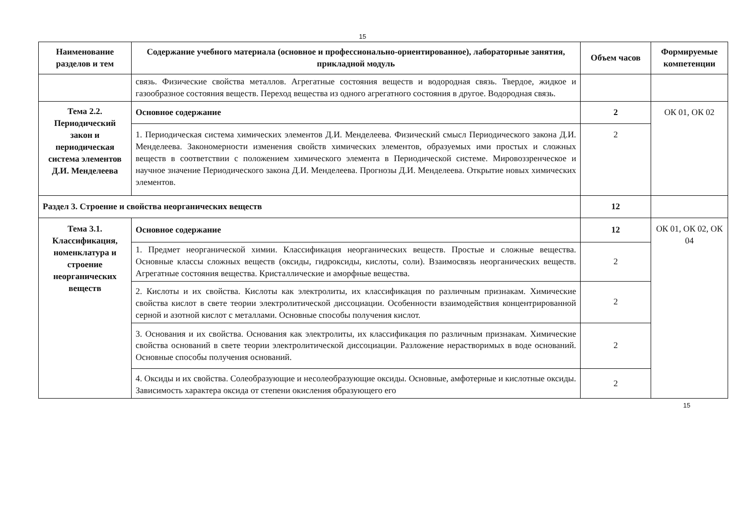15
| Наименование разделов и тем | Содержание учебного материала (основное и профессионально-ориентированное), лабораторные занятия, прикладной модуль | Объем часов | Формируемые компетенции |
| --- | --- | --- | --- |
| | связь. Физические свойства металлов. Агрегатные состояния веществ и водородная связь. Твердое, жидкое и газообразное состояния веществ. Переход вещества из одного агрегатного состояния в другое. Водородная связь. | | |
| Тема 2.2. Периодический закон и периодическая система элементов Д.И. Менделеева | Основное содержание | 2 | ОК 01, ОК 02 |
| | 1. Периодическая система химических элементов Д.И. Менделеева. Физический смысл Периодического закона Д.И. Менделеева. Закономерности изменения свойств химических элементов, образуемых ими простых и сложных веществ в соответствии с положением химического элемента в Периодической системе. Мировоззренческое и научное значение Периодического закона Д.И. Менделеева. Прогнозы Д.И. Менделеева. Открытие новых химических элементов. | 2 | |
| Раздел 3. Строение и свойства неорганических веществ | | 12 | |
| Тема 3.1. Классификация, номенклатура и строение неорганических веществ | Основное содержание | 12 | ОК 01, ОК 02, ОК 04 |
| | 1. Предмет неорганической химии. Классификация неорганических веществ. Простые и сложные вещества. Основные классы сложных веществ (оксиды, гидроксиды, кислоты, соли). Взаимосвязь неорганических веществ. Агрегатные состояния вещества. Кристаллические и аморфные вещества. | 2 | |
| | 2. Кислоты и их свойства. Кислоты как электролиты, их классификация по различным признакам. Химические свойства кислот в свете теории электролитической диссоциации. Особенности взаимодействия концентрированной серной и азотной кислот с металлами. Основные способы получения кислот. | 2 | |
| | 3. Основания и их свойства. Основания как электролиты, их классификация по различным признакам. Химические свойства оснований в свете теории электролитической диссоциации. Разложение нерастворимых в воде оснований. Основные способы получения оснований. | 2 | |
| | 4. Оксиды и их свойства. Солеобразующие и несолеобразующие оксиды. Основные, амфотерные и кислотные оксиды. Зависимость характера оксида от степени окисления образующего его | 2 | |
15